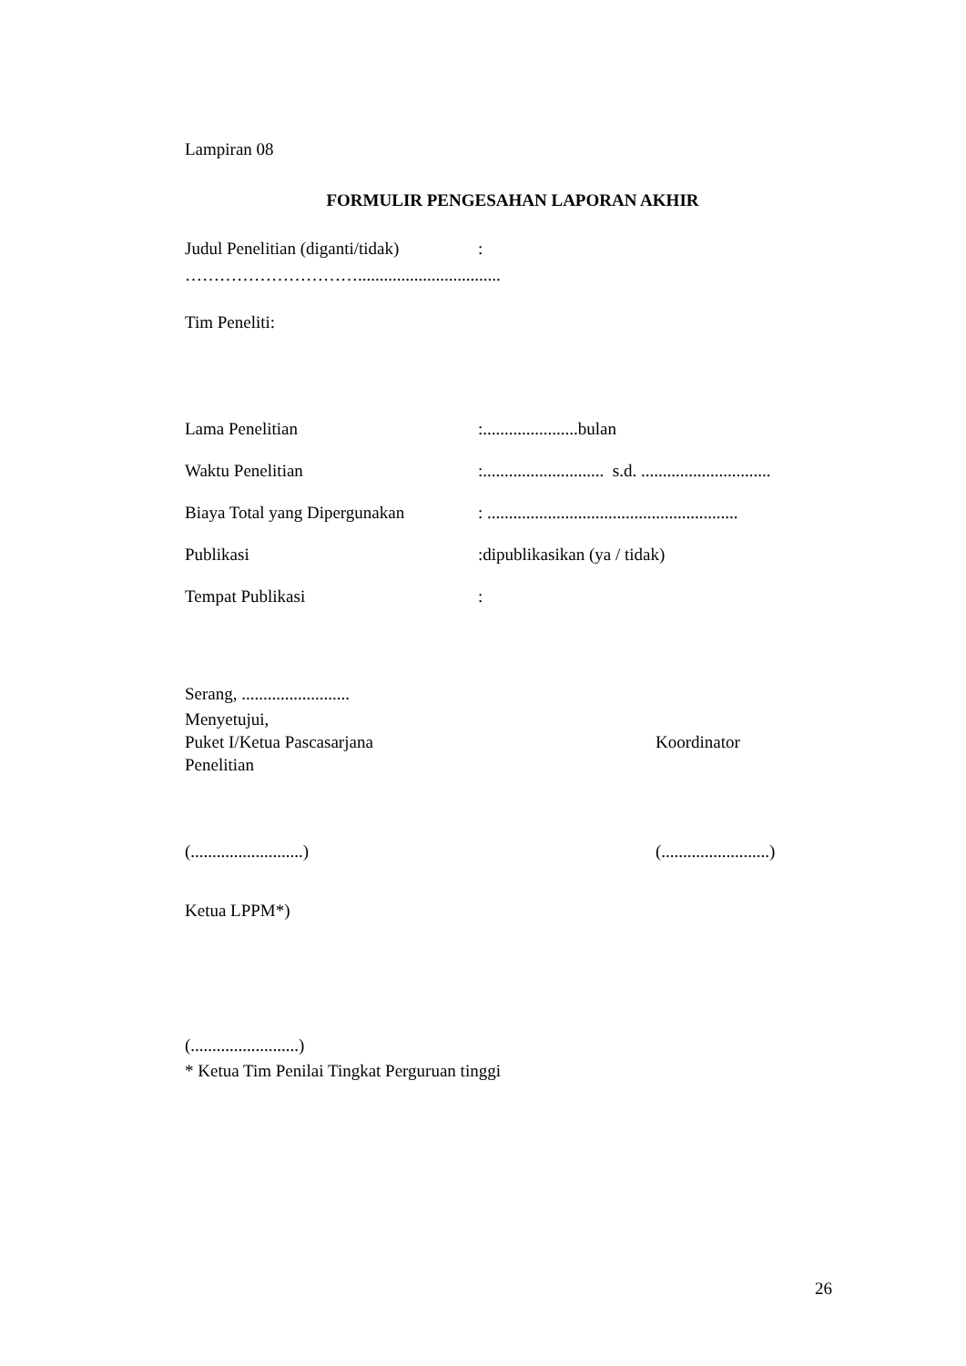Lampiran 08
FORMULIR PENGESAHAN LAPORAN AKHIR
Judul Penelitian (diganti/tidak)
:
………………………….................................
Tim Peneliti:
Lama Penelitian :......................bulan
Waktu Penelitian
:............................ s.d. ..............................
Biaya Total yang Dipergunakan
: ..........................................................
Publikasi :dipublikasikan (ya / tidak)
Tempat Publikasi :
Serang, .........................
Menyetujui,
Puket I/Ketua Pascasarjana Koordinator
Penelitian
(..........................) (.........................)
Ketua LPPM*)
(.........................)
* Ketua Tim Penilai Tingkat Perguruan tinggi
26